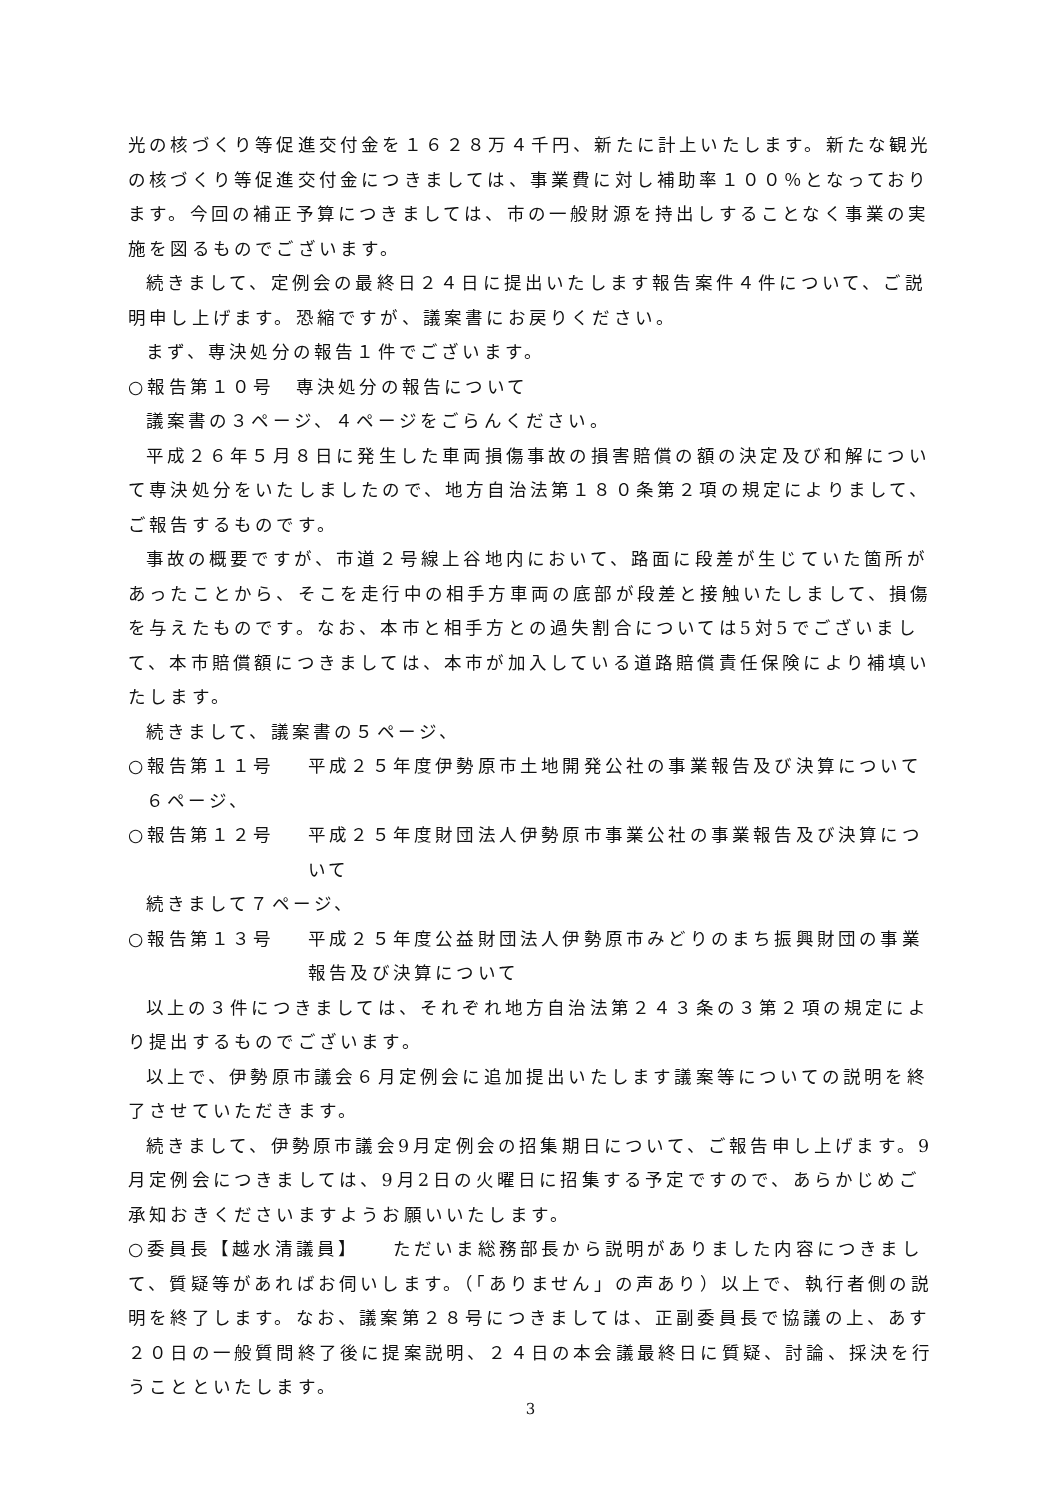光の核づくり等促進交付金を１６２８万４千円、新たに計上いたします。新たな観光の核づくり等促進交付金につきましては、事業費に対し補助率１００％となっております。今回の補正予算につきましては、市の一般財源を持出しすることなく事業の実施を図るものでございます。
続きまして、定例会の最終日２４日に提出いたします報告案件４件について、ご説明申し上げます。恐縮ですが、議案書にお戻りください。
まず、専決処分の報告１件でございます。
○報告第１０号　専決処分の報告について
議案書の３ページ、４ページをごらんください。
平成２６年５月８日に発生した車両損傷事故の損害賠償の額の決定及び和解について専決処分をいたしましたので、地方自治法第１８０条第２項の規定によりまして、ご報告するものです。
事故の概要ですが、市道２号線上谷地内において、路面に段差が生じていた箇所があったことから、そこを走行中の相手方車両の底部が段差と接触いたしまして、損傷を与えたものです。なお、本市と相手方との過失割合については5対5でございまして、本市賠償額につきましては、本市が加入している道路賠償責任保険により補填いたします。
続きまして、議案書の５ページ、
○報告第１１号 平成２５年度伊勢原市土地開発公社の事業報告及び決算について
６ページ、
○報告第１２号 平成２５年度財団法人伊勢原市事業公社の事業報告及び決算について
続きまして７ページ、
○報告第１３号 平成２５年度公益財団法人伊勢原市みどりのまち振興財団の事業報告及び決算について
以上の３件につきましては、それぞれ地方自治法第２４３条の３第２項の規定により提出するものでございます。
以上で、伊勢原市議会６月定例会に追加提出いたします議案等についての説明を終了させていただきます。
続きまして、伊勢原市議会9月定例会の招集期日について、ご報告申し上げます。9月定例会につきましては、9月2日の火曜日に招集する予定ですので、あらかじめご承知おきくださいますようお願いいたします。
○委員長【越水清議員】　　ただいま総務部長から説明がありました内容につきまして、質疑等があればお伺いします。（「ありません」の声あり）以上で、執行者側の説明を終了します。なお、議案第２８号につきましては、正副委員長で協議の上、あす２０日の一般質問終了後に提案説明、２４日の本会議最終日に質疑、討論、採決を行うことといたします。
3